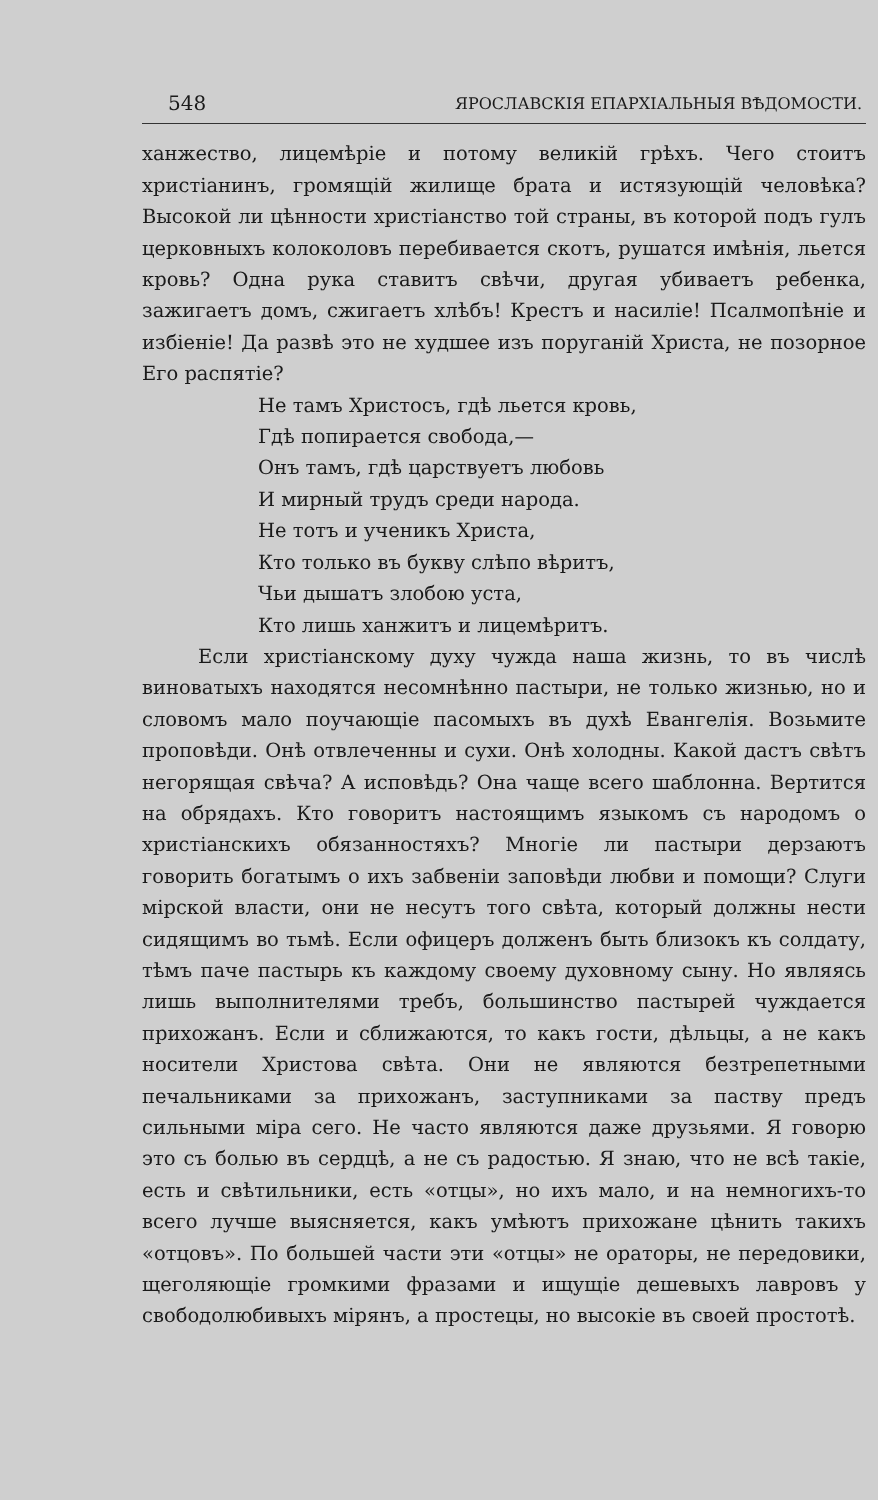548 ЯРОСЛАВСКІЯ ЕПАРХІАЛЬНЫЯ ВѢДОМОСТИ.
ханжество, лицемѣріе и потому великій грѣхъ. Чего стоитъ христіанинъ, громящій жилище брата и истязующій человѣка? Высокой ли цѣнности христіанство той страны, въ которой подъ гулъ церковныхъ колоколовъ перебивается скотъ, рушатся имѣнія, льется кровь? Одна рука ставитъ свѣчи, другая убиваетъ ребенка, зажигаетъ домъ, сжигаетъ хлѣбъ! Крестъ и насиліе! Псалмопѣніе и избіеніе! Да развѣ это не худшее изъ поруганій Христа, не позорное Его распятіе?
Не тамъ Христосъ, гдѣ льется кровь,
Гдѣ попирается свобода,—
Онъ тамъ, гдѣ царствуетъ любовь
И мирный трудъ среди народа.
Не тотъ и ученикъ Христа,
Кто только въ букву слѣпо вѣритъ,
Чьи дышатъ злобою уста,
Кто лишь ханжитъ и лицемѣритъ.
Если христіанскому духу чужда наша жизнь, то въ числѣ виноватыхъ находятся несомнѣнно пастыри, не только жизнью, но и словомъ мало поучающіе пасомыхъ въ духѣ Евангелія. Возьмите проповѣди. Онѣ отвлеченны и сухи. Онѣ холодны. Какой дастъ свѣтъ негорящая свѣча? А исповѣдь? Она чаще всего шаблонна. Вертится на обрядахъ. Кто говоритъ настоящимъ языкомъ съ народомъ о христіанскихъ обязанностяхъ? Многіе ли пастыри дерзаютъ говорить богатымъ о ихъ забвеніи заповѣди любви и помощи? Слуги мірской власти, они не несутъ того свѣта, который должны нести сидящимъ во тьмѣ. Если офицеръ долженъ быть близокъ къ солдату, тѣмъ паче пастырь къ каждому своему духовному сыну. Но являясь лишь выполнителями требъ, большинство пастырей чуждается прихожанъ. Если и сближаются, то какъ гости, дѣльцы, а не какъ носители Христова свѣта. Они не являются безтрепетными печальниками за прихожанъ, заступниками за паству предъ сильными міра сего. Не часто являются даже друзьями. Я говорю это съ болью въ сердцѣ, а не съ радостью. Я знаю, что не всѣ такіе, есть и свѣтильники, есть «отцы», но ихъ мало, и на немногихъ-то всего лучше выясняется, какъ умѣютъ прихожане цѣнить такихъ «отцовъ». По большей части эти «отцы» не ораторы, не передовики, щеголяющіе громкими фразами и ищущіе дешевыхъ лавровъ у свободолюбивыхъ мірянъ, а простецы, но высокіе въ своей простотѣ.